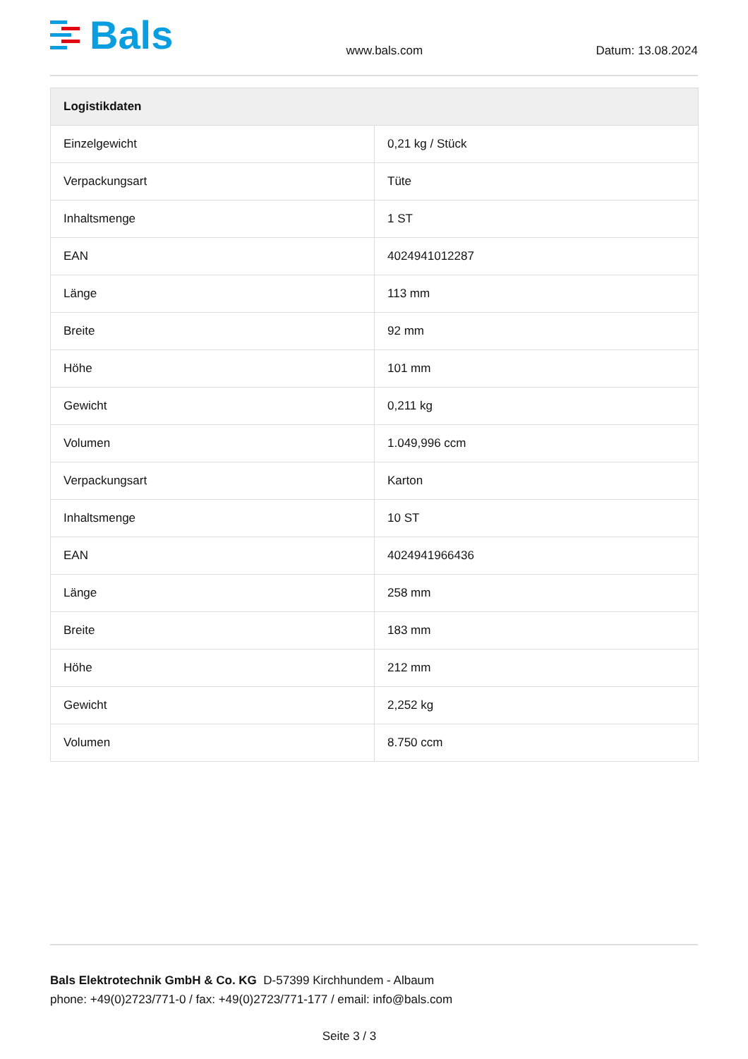Bals
www.bals.com Datum: 13.08.2024
| Logistikdaten | |
| --- | --- |
| Einzelgewicht | 0,21 kg / Stück |
| Verpackungsart | Tüte |
| Inhaltsmenge | 1 ST |
| EAN | 4024941012287 |
| Länge | 113 mm |
| Breite | 92 mm |
| Höhe | 101 mm |
| Gewicht | 0,211 kg |
| Volumen | 1.049,996 ccm |
| Verpackungsart | Karton |
| Inhaltsmenge | 10 ST |
| EAN | 4024941966436 |
| Länge | 258 mm |
| Breite | 183 mm |
| Höhe | 212 mm |
| Gewicht | 2,252 kg |
| Volumen | 8.750 ccm |
Bals Elektrotechnik GmbH & Co. KG D-57399 Kirchhundem - Albaum
phone: +49(0)2723/771-0 / fax: +49(0)2723/771-177 / email: info@bals.com
Seite 3 / 3